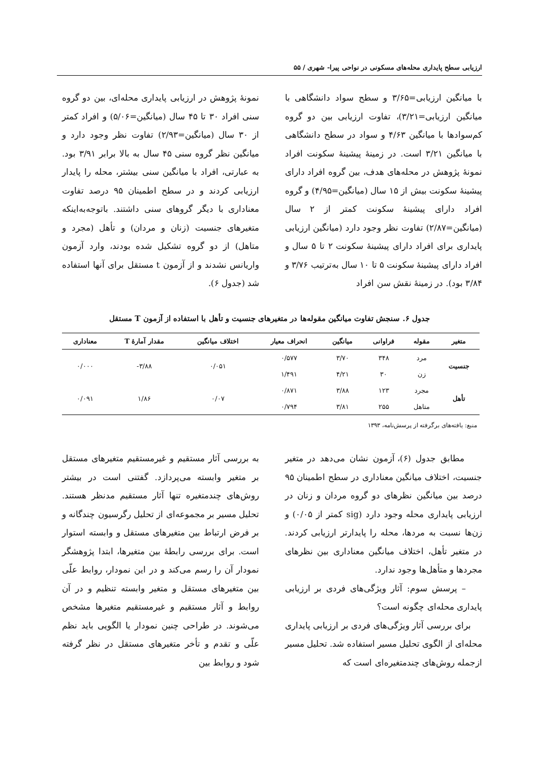ارزیابی سطح پایداری محله‌های مسکونی در نواحی پیرا- شهری / ۵۵
با میانگین ارزیابی=۳/۶۵ و سطح سواد دانشگاهی با میانگین ارزیابی=۳/۲۱)، تفاوت ارزیابی بین دو گروه کم‌سوادها با میانگین ۴/۶۳ و سواد در سطح دانشگاهی با میانگین ۳/۲۱ است. در زمینهٔ پیشینهٔ سکونت افراد نمونهٔ پژوهش در محله‌های هدف، بین گروه افراد دارای پیشینهٔ سکونت بیش از ۱۵ سال (میانگین=۴/۹۵) و گروه افراد دارای پیشینهٔ سکونت کمتر از ۲ سال (میانگین=۲/۸۷) تفاوت نظر وجود دارد (میانگین ارزیابی پایداری برای افراد دارای پیشینهٔ سکونت ۲ تا ۵ سال و افراد دارای پیشینهٔ سکونت ۵ تا ۱۰ سال به‌ترتیب ۳/۷۶ و ۳/۸۴ بود). در زمینهٔ نقش سن افراد
نمونهٔ پژوهش در ارزیابی پایداری محله‌ای، بین دو گروه سنی افراد ۳۰ تا ۴۵ سال (میانگین=۵/۰۶) و افراد کمتر از ۳۰ سال (میانگین=۲/۹۳) تفاوت نظر وجود دارد و میانگین نظر گروه سنی ۴۵ سال به بالا برابر ۳/۹۱ بود. به عبارتی، افراد با میانگین سنی بیشتر، محله را پایدار ارزیابی کردند و در سطح اطمینان ۹۵ درصد تفاوت معناداری با دیگر گروهای سنی داشتند. باتوجه‌به‌اینکه متغیرهای جنسیت (زنان و مردان) و تأهل (مجرد و متاهل) از دو گروه تشکیل شده بودند، وارد آزمون واریانس نشدند و از آزمون t مستقل برای آنها استفاده شد (جدول ۶).
جدول ۶. سنجش تفاوت میانگین مقوله‌ها در متغیرهای جنسیت و تأهل با استفاده از آزمون T مستقل
| متغیر | مقوله | فراوانی | میانگین | انحراف معیار | اختلاف میانگین | مقدار آمارهٔ T | معناداری |
| --- | --- | --- | --- | --- | --- | --- | --- |
| جنسیت | مرد | ۳۴۸ | ۳/۷۰ | ۰/۵۷۷ | ۰/۰۵۱ | ۳/۸۸- | ۰/۰۰۰ |
| | زن | ۳۰ | ۴/۲۱ | ۱/۴۹۱ | | | |
| تأهل | مجرد | ۱۲۳ | ۳/۸۸ | ۰/۸۷۱ | ۰/۰۷ | ۱/۸۶ | ۰/۰۹۱ |
| | متاهل | ۲۵۵ | ۳/۸۱ | ۰/۷۹۴ | | | |
منبع: یافته‌های برگرفته از پرسش‌نامه، ۱۳۹۳
مطابق جدول (۶)، آزمون نشان می‌دهد در متغیر جنسیت، اختلاف میانگین معناداری در سطح اطمینان ۹۵ درصد بین میانگین نظرهای دو گروه مردان و زنان در ارزیابی پایداری محله وجود دارد (sig کمتر از ۰/۰۵) و زن‌ها نسبت به مردها، محله را پایدارتر ارزیابی کردند. در متغیر تأهل، اختلاف میانگین معناداری بین نظرهای مجردها و متأهل‌ها وجود ندارد.
– پرسش سوم: آثار ویژگی‌های فردی بر ارزیابی پایداری محله‌ای چگونه است؟
برای بررسی آثار ویژگی‌های فردی بر ارزیابی پایداری محله‌ای از الگوی تحلیل مسیر استفاده شد. تحلیل مسیر ازجمله روش‌های چندمتغیره‌ای است که
به بررسی آثار مستقیم و غیرمستقیم متغیرهای مستقل بر متغیر وابسته می‌پردازد. گفتنی است در بیشتر روش‌های چندمتغیره تنها آثار مستقیم مدنظر هستند. تحلیل مسیر بر مجموعه‌ای از تحلیل رگرسیون چندگانه و بر فرض ارتباط بین متغیرهای مستقل و وابسته استوار است. برای بررسی رابطهٔ بین متغیرها، ابتدا پژوهشگر نمودار آن را رسم می‌کند و در این نمودار، روابط علّی بین متغیرهای مستقل و متغیر وابسته تنظیم و در آن روابط و آثار مستقیم و غیرمستقیم متغیرها مشخص می‌شوند. در طراحی چنین نمودار یا الگویی باید نظم علّی و تقدم و تأخر متغیرهای مستقل در نظر گرفته شود و روابط بین